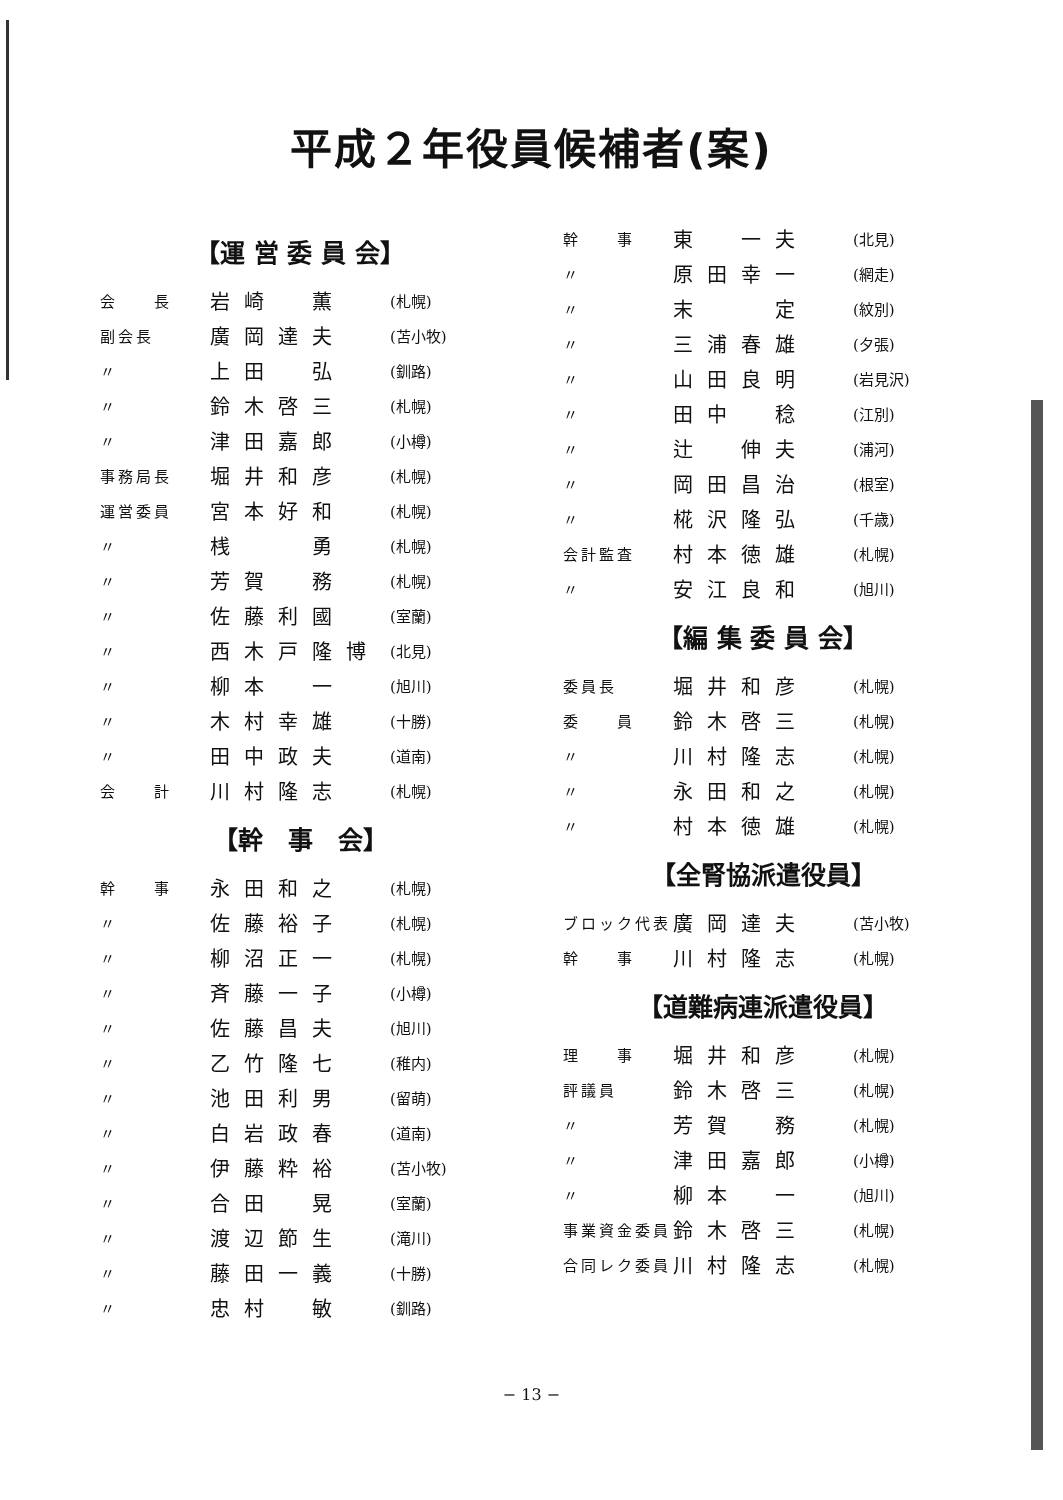平成２年役員候補者(案)
【運 営 委 員 会】
| 会 長 | 岩崎 薫 | (札幌) |
| 副会長 | 廣岡達夫 | (苫小牧) |
| 〃 | 上田 弘 | (釧路) |
| 〃 | 鈴木啓三 | (札幌) |
| 〃 | 津田嘉郎 | (小樽) |
| 事務局長 | 堀井和彦 | (札幌) |
| 運営委員 | 宮本好和 | (札幌) |
| 〃 | 桟 勇 | (札幌) |
| 〃 | 芳賀 務 | (札幌) |
| 〃 | 佐藤利國 | (室蘭) |
| 〃 | 西木戸隆博 | (北見) |
| 〃 | 柳本 一 | (旭川) |
| 〃 | 木村幸雄 | (十勝) |
| 〃 | 田中政夫 | (道南) |
| 会 計 | 川村隆志 | (札幌) |
【幹　事　会】
| 幹 事 | 永田和之 | (札幌) |
| 〃 | 佐藤裕子 | (札幌) |
| 〃 | 柳沼正一 | (札幌) |
| 〃 | 斉藤一子 | (小樽) |
| 〃 | 佐藤昌夫 | (旭川) |
| 〃 | 乙竹隆七 | (稚内) |
| 〃 | 池田利男 | (留萌) |
| 〃 | 白岩政春 | (道南) |
| 〃 | 伊藤粋裕 | (苫小牧) |
| 〃 | 合田 晃 | (室蘭) |
| 〃 | 渡辺節生 | (滝川) |
| 〃 | 藤田一義 | (十勝) |
| 〃 | 忠村 敏 | (釧路) |
| 幹 事 | 東 一夫 | (北見) |
| 〃 | 原田幸一 | (網走) |
| 〃 | 末 定 | (紋別) |
| 〃 | 三浦春雄 | (夕張) |
| 〃 | 山田良明 | (岩見沢) |
| 〃 | 田中 稔 | (江別) |
| 〃 | 辻 伸夫 | (浦河) |
| 〃 | 岡田昌治 | (根室) |
| 〃 | 椛沢隆弘 | (千歳) |
| 会計監査 | 村本徳雄 | (札幌) |
| 〃 | 安江良和 | (旭川) |
【編 集 委 員 会】
| 委員長 | 堀井和彦 | (札幌) |
| 委 員 | 鈴木啓三 | (札幌) |
| 〃 | 川村隆志 | (札幌) |
| 〃 | 永田和之 | (札幌) |
| 〃 | 村本徳雄 | (札幌) |
【全腎協派遣役員】
| ブロック代表 | 廣岡達夫 | (苫小牧) |
| 幹 事 | 川村隆志 | (札幌) |
【道難病連派遣役員】
| 理 事 | 堀井和彦 | (札幌) |
| 評議員 | 鈴木啓三 | (札幌) |
| 〃 | 芳賀 務 | (札幌) |
| 〃 | 津田嘉郎 | (小樽) |
| 〃 | 柳本 一 | (旭川) |
| 事業資金委員 | 鈴木啓三 | (札幌) |
| 合同レク委員 | 川村隆志 | (札幌) |
− 13 −